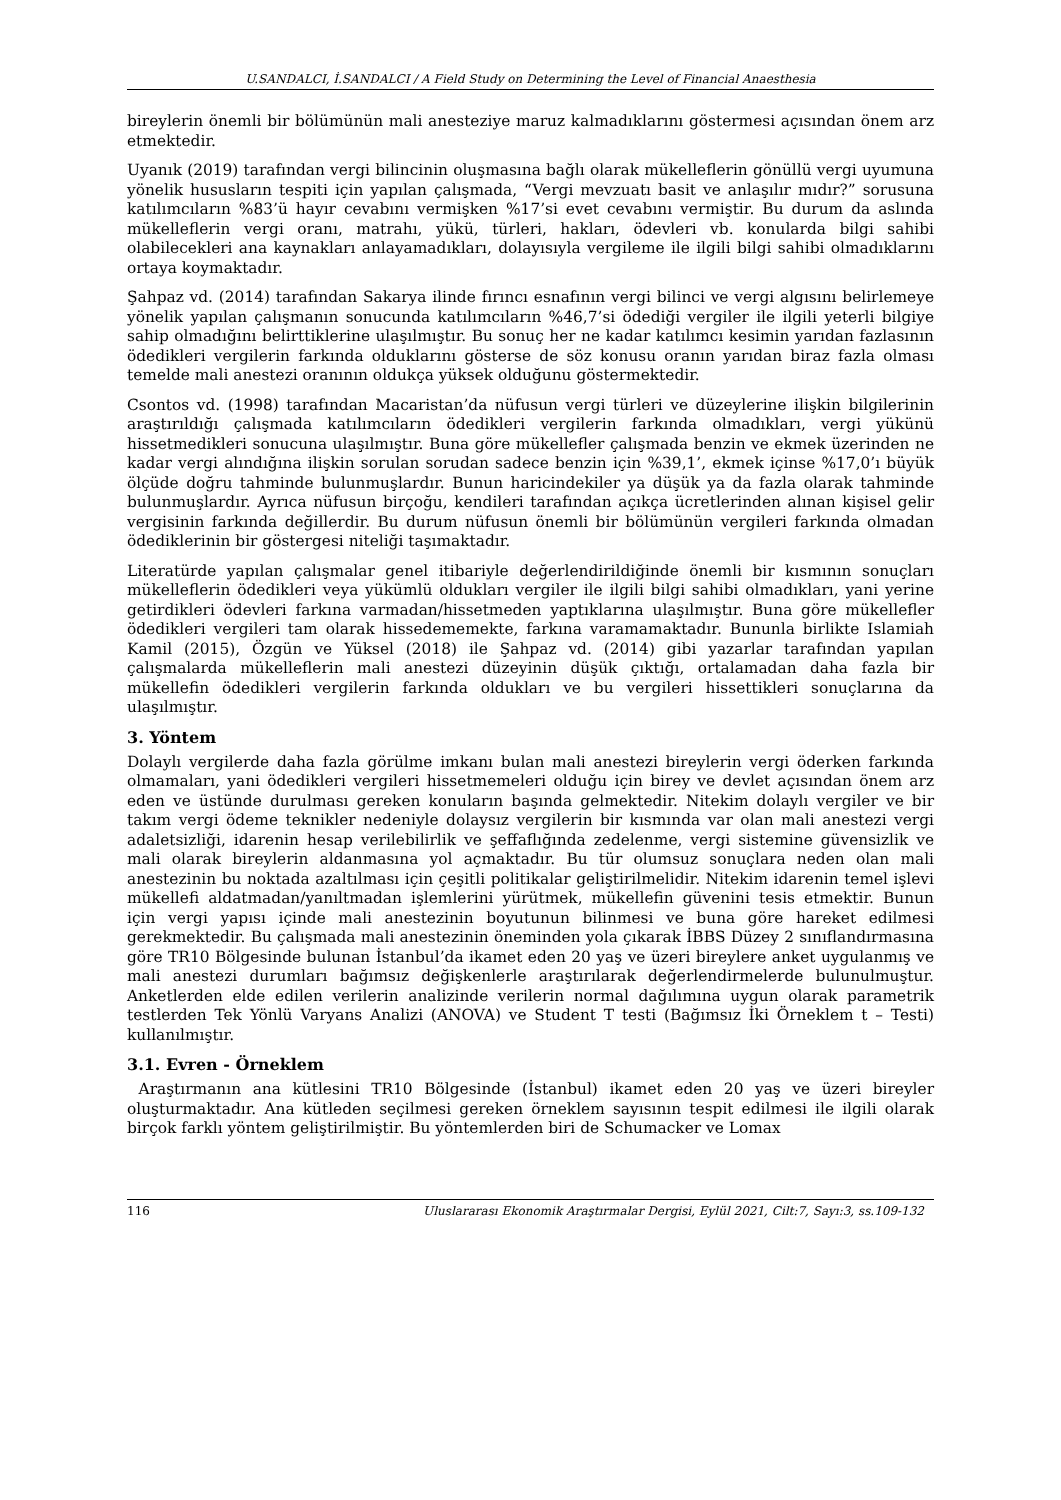U.SANDALCI, İ.SANDALCI / A Field Study on Determining the Level of Financial Anaesthesia
bireylerin önemli bir bölümünün mali anesteziye maruz kalmadıklarını göstermesi açısından önem arz etmektedir.
Uyanık (2019) tarafından vergi bilincinin oluşmasına bağlı olarak mükelleflerin gönüllü vergi uyumuna yönelik hususların tespiti için yapılan çalışmada, “Vergi mevzuatı basit ve anlaşılır mıdır?” sorusuna katılımcıların %83’ü hayır cevabını vermişken %17’si evet cevabını vermiştir. Bu durum da aslında mükelleflerin vergi oranı, matrahı, yükü, türleri, hakları, ödevleri vb. konularda bilgi sahibi olabilecekleri ana kaynakları anlayamadıkları, dolayısıyla vergileme ile ilgili bilgi sahibi olmadıklarını ortaya koymaktadır.
Şahpaz vd. (2014) tarafından Sakarya ilinde fırıncı esnafının vergi bilinci ve vergi algısını belirlemeye yönelik yapılan çalışmanın sonucunda katılımcıların %46,7’si ödediği vergiler ile ilgili yeterli bilgiye sahip olmadığını belirttiklerine ulaşılmıştır. Bu sonuç her ne kadar katılımcı kesimin yarıdan fazlasının ödedikleri vergilerin farkında olduklarını gösterse de söz konusu oranın yarıdan biraz fazla olması temelde mali anestezi oranının oldukça yüksek olduğunu göstermektedir.
Csontos vd. (1998) tarafından Macaristan’da nüfusun vergi türleri ve düzeylerine ilişkin bilgilerinin araştırıldığı çalışmada katılımcıların ödedikleri vergilerin farkında olmadıkları, vergi yükünü hissetmedikleri sonucuna ulaşılmıştır. Buna göre mükellefler çalışmada benzin ve ekmek üzerinden ne kadar vergi alındığına ilişkin sorulan sorudan sadece benzin için %39,1’, ekmek içinse %17,0’ı büyük ölçüde doğru tahminde bulunmuşlardır. Bunun haricindekiler ya düşük ya da fazla olarak tahminde bulunmuşlardır. Ayrıca nüfusun birçoğu, kendileri tarafından açıkça ücretlerinden alınan kişisel gelir vergisinin farkında değillerdir. Bu durum nüfusun önemli bir bölümünün vergileri farkında olmadan ödediklerinin bir göstergesi niteliği taşımaktadır.
Literatürde yapılan çalışmalar genel itibariyle değerlendirildiğinde önemli bir kısmının sonuçları mükelleflerin ödedikleri veya yükümlü oldukları vergiler ile ilgili bilgi sahibi olmadıkları, yani yerine getirdikleri ödevleri farkına varmadan/hissetmeden yaptıklarına ulaşılmıştır. Buna göre mükellefler ödedikleri vergileri tam olarak hissedememekte, farkına varamamaktadır. Bununla birlikte Islamiah Kamil (2015), Özgün ve Yüksel (2018) ile Şahpaz vd. (2014) gibi yazarlar tarafından yapılan çalışmalarda mükelleflerin mali anestezi düzeyinin düşük çıktığı, ortalamadan daha fazla bir mükellefin ödedikleri vergilerin farkında oldukları ve bu vergileri hissettikleri sonuçlarına da ulaşılmıştır.
3. Yöntem
Dolaylı vergilerde daha fazla görülme imkanı bulan mali anestezi bireylerin vergi öderken farkında olmamaları, yani ödedikleri vergileri hissetmemeleri olduğu için birey ve devlet açısından önem arz eden ve üstünde durulması gereken konuların başında gelmektedir. Nitekim dolaylı vergiler ve bir takım vergi ödeme teknikler nedeniyle dolaysız vergilerin bir kısmında var olan mali anestezi vergi adaletsizliği, idarenin hesap verilebilirlik ve şeffaflığında zedelenme, vergi sistemine güvensizlik ve mali olarak bireylerin aldanmasına yol açmaktadır. Bu tür olumsuz sonuçlara neden olan mali anestezinin bu noktada azaltılması için çeşitli politikalar geliştirilmelidir. Nitekim idarenin temel işlevi mükellefi aldatmadan/yanıltmadan işlemlerini yürütmek, mükellefin güvenini tesis etmektir. Bunun için vergi yapısı içinde mali anestezinin boyutunun bilinmesi ve buna göre hareket edilmesi gerekmektedir. Bu çalışmada mali anestezinin öneminden yola çıkarak İBBS Düzey 2 sınıflandırmasına göre TR10 Bölgesinde bulunan İstanbul’da ikamet eden 20 yaş ve üzeri bireylere anket uygulanmış ve mali anestezi durumları bağımsız değişkenlerle araştırılarak değerlendirmelerde bulunulmuştur. Anketlerden elde edilen verilerin analizinde verilerin normal dağılımına uygun olarak parametrik testlerden Tek Yönlü Varyans Analizi (ANOVA) ve Student T testi (Bağımsız İki Örneklem t – Testi) kullanılmıştır.
3.1. Evren - Örneklem
Araştırmanın ana kütlesini TR10 Bölgesinde (İstanbul) ikamet eden 20 yaş ve üzeri bireyler oluşturmaktadır. Ana kütleden seçilmesi gereken örneklem sayısının tespit edilmesi ile ilgili olarak birçok farklı yöntem geliştirilmiştir. Bu yöntemlerden biri de Schumacker ve Lomax
116 Uluslararası Ekonomik Araştırmalar Dergisi, Eylül 2021, Cilt:7, Sayı:3, ss.109-132